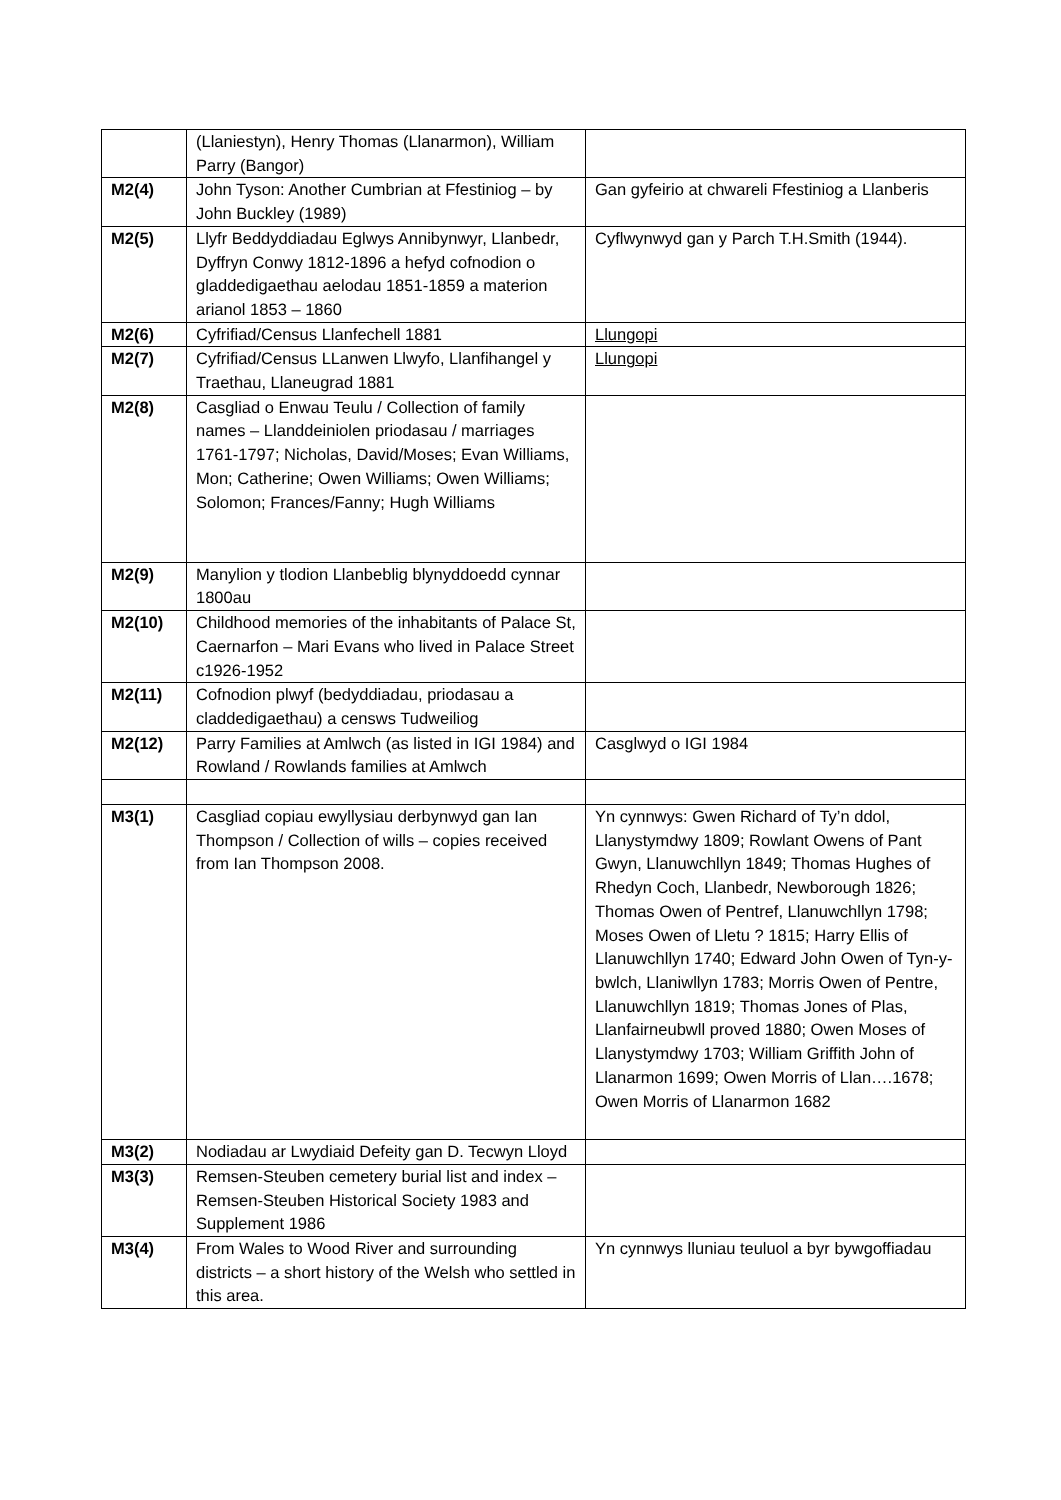| | (Llaniestyn), Henry Thomas (Llanarmon), William Parry (Bangor) | |
| M2(4) | John Tyson: Another Cumbrian at Ffestiniog – by John Buckley (1989) | Gan gyfeirio at chwareli Ffestiniog a Llanberis |
| M2(5) | Llyfr Beddyddiadau Eglwys Annibynwyr, Llanbedr, Dyffryn Conwy 1812-1896 a hefyd cofnodion o gladdedigaethau aelodau 1851-1859 a materion arianol 1853 – 1860 | Cyflwynwyd gan y Parch T.H.Smith (1944). |
| M2(6) | Cyfrifiad/Census Llanfechell 1881 | Llungopi |
| M2(7) | Cyfrifiad/Census LLanwen Llwyfo, Llanfihangel y Traethau, Llaneugrad 1881 | Llungopi |
| M2(8) | Casgliad o Enwau Teulu / Collection of family names – Llanddeiniolen priodasau / marriages 1761-1797; Nicholas, David/Moses; Evan Williams, Mon; Catherine; Owen Williams; Owen Williams; Solomon; Frances/Fanny; Hugh Williams | |
| M2(9) | Manylion y tlodion Llanbeblig blynyddoedd cynnar 1800au | |
| M2(10) | Childhood memories of the inhabitants of Palace St, Caernarfon – Mari Evans who lived in Palace Street c1926-1952 | |
| M2(11) | Cofnodion plwyf (bedyddiadau, priodasau a claddedigaethau) a censws Tudweiliog | |
| M2(12) | Parry Families at Amlwch (as listed in IGI 1984) and Rowland / Rowlands families at Amlwch | Casglwyd o IGI 1984 |
| M3(1) | Casgliad copiau ewyllysiau derbynwyd gan Ian Thompson / Collection of wills – copies received from Ian Thompson 2008. | Yn cynnwys: Gwen Richard of Ty’n ddol, Llanystymdwy 1809; Rowlant Owens of Pant Gwyn, Llanuwchllyn 1849; Thomas Hughes of Rhedyn Coch, Llanbedr, Newborough 1826; Thomas Owen of Pentref, Llanuwchllyn 1798; Moses Owen of Lletu ? 1815; Harry Ellis of Llanuwchllyn 1740; Edward John Owen of Tyn-y-bwlch, Llaniwllyn 1783; Morris Owen of Pentre, Llanuwchllyn 1819; Thomas Jones of Plas, Llanfairneubwll proved 1880; Owen Moses of Llanystymdwy 1703; William Griffith John of Llanarmon 1699; Owen Morris of Llan….1678; Owen Morris of Llanarmon 1682 |
| M3(2) | Nodiadau ar Lwydiaid Defeity gan D. Tecwyn Lloyd | |
| M3(3) | Remsen-Steuben cemetery burial list and index – Remsen-Steuben Historical Society 1983 and Supplement 1986 | |
| M3(4) | From Wales to Wood River and surrounding districts – a short history of the Welsh who settled in this area. | Yn cynnwys lluniau teuluol a byr bywgoffiadau |